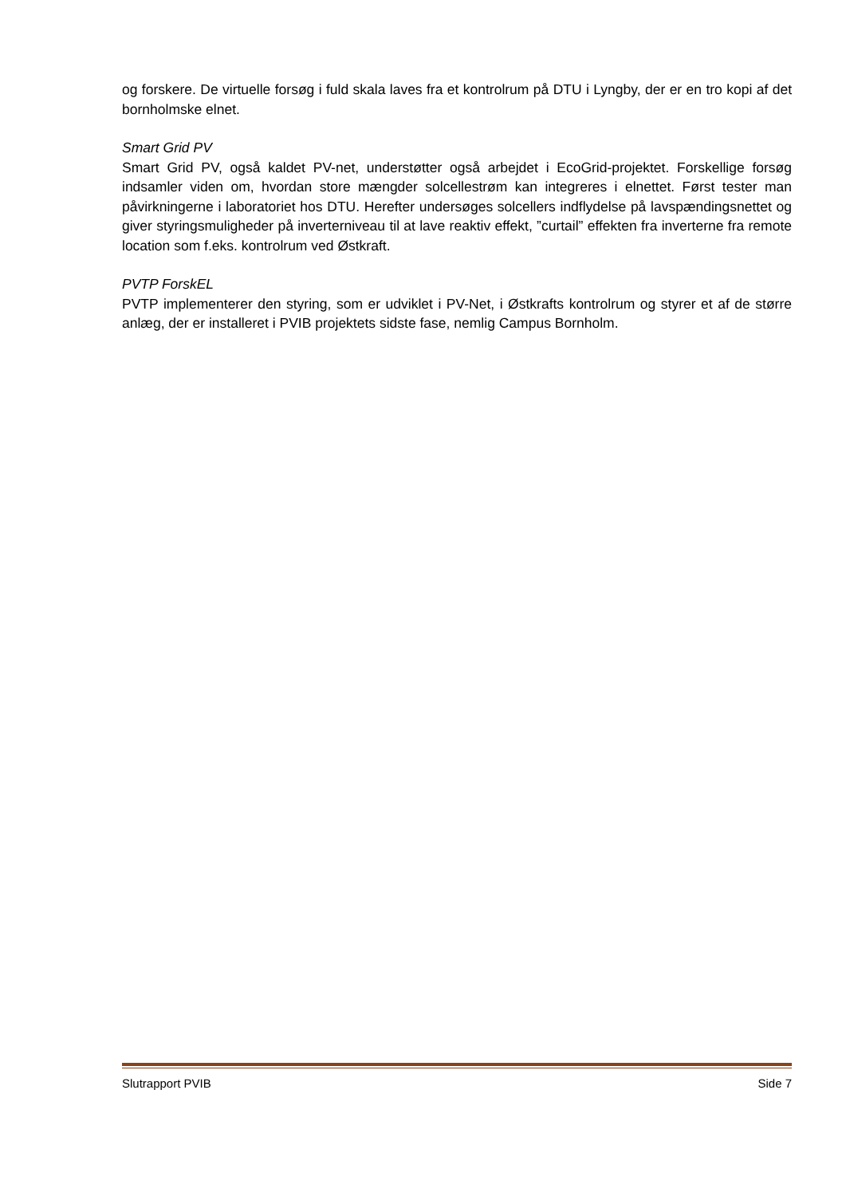og forskere. De virtuelle forsøg i fuld skala laves fra et kontrolrum på DTU i Lyngby, der er en tro kopi af det bornholmske elnet.
Smart Grid PV
Smart Grid PV, også kaldet PV-net, understøtter også arbejdet i EcoGrid-projektet. Forskellige forsøg indsamler viden om, hvordan store mængder solcellestrøm kan integreres i elnettet. Først tester man påvirkningerne i laboratoriet hos DTU. Herefter undersøges solcellers indflydelse på lavspændingsnettet og giver styringsmuligheder på inverterniveau til at lave reaktiv effekt, ”curtail” effekten fra inverterne fra remote location som f.eks. kontrolrum ved Østkraft.
PVTP ForskEL
PVTP implementerer den styring, som er udviklet i PV-Net, i Østkrafts kontrolrum og styrer et af de større anlæg, der er installeret i PVIB projektets sidste fase, nemlig Campus Bornholm.
Slutrapport PVIB Side 7